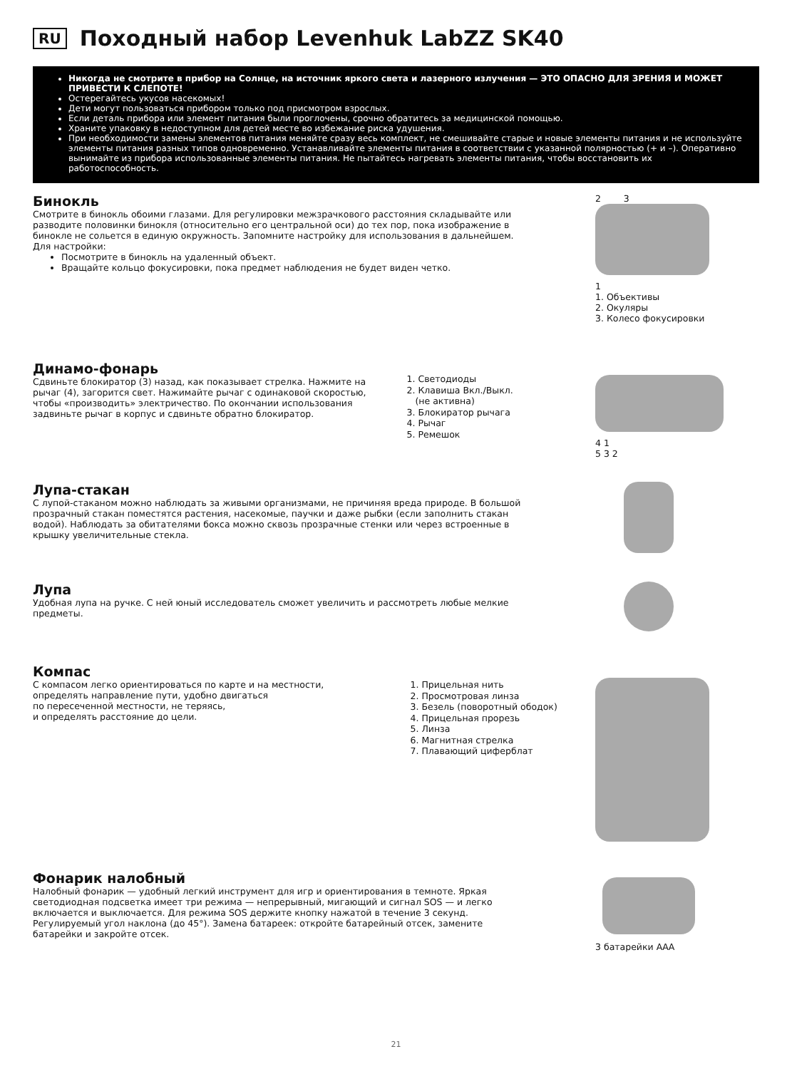RU Походный набор Levenhuk LabZZ SK40
Никогда не смотрите в прибор на Солнце, на источник яркого света и лазерного излучения — ЭТО ОПАСНО ДЛЯ ЗРЕНИЯ И МОЖЕТ ПРИВЕСТИ К СЛЕПОТЕ!
Остерегайтесь укусов насекомых!
Дети могут пользоваться прибором только под присмотром взрослых.
Если деталь прибора или элемент питания были проглочены, срочно обратитесь за медицинской помощью.
Храните упаковку в недоступном для детей месте во избежание риска удушения.
При необходимости замены элементов питания меняйте сразу весь комплект, не смешивайте старые и новые элементы питания и не используйте элементы питания разных типов одновременно. Устанавливайте элементы питания в соответствии с указанной полярностью (+ и –). Оперативно вынимайте из прибора использованные элементы питания. Не пытайтесь нагревать элементы питания, чтобы восстановить их работоспособность.
Бинокль
Смотрите в бинокль обоими глазами. Для регулировки межзрачкового расстояния складывайте или разводите половинки бинокля (относительно его центральной оси) до тех пор, пока изображение в бинокле не сольется в единую окружность. Запомните настройку для использования в дальнейшем.
Для настройки:
Посмотрите в бинокль на удаленный объект.
Вращайте кольцо фокусировки, пока предмет наблюдения не будет виден четко.
2 3
1
1. Объективы
2. Окуляры
3. Колесо фокусировки
Динамо-фонарь
Сдвиньте блокиратор (3) назад, как показывает стрелка. Нажмите на рычаг (4), загорится свет. Нажимайте рычаг с одинаковой скоростью, чтобы «производить» электричество. По окончании использования задвиньте рычаг в корпус и сдвиньте обратно блокиратор.
1. Светодиоды
2. Клавиша Вкл./Выкл.
(не активна)
3. Блокиратор рычага
4. Рычаг
5. Ремешок
4 1
5 3 2
Лупа-стакан
С лупой-стаканом можно наблюдать за живыми организмами, не причиняя вреда природе. В большой прозрачный стакан поместятся растения, насекомые, паучки и даже рыбки (если заполнить стакан водой). Наблюдать за обитателями бокса можно сквозь прозрачные стенки или через встроенные в крышку увеличительные стекла.
Лупа
Удобная лупа на ручке. С ней юный исследователь сможет увеличить и рассмотреть любые мелкие предметы.
Компас
С компасом легко ориентироваться по карте и на местности, определять направление пути, удобно двигаться
по пересеченной местности, не теряясь,
и определять расстояние до цели.
1. Прицельная нить
2. Просмотровая линза
3. Безель (поворотный ободок)
4. Прицельная прорезь
5. Линза
6. Магнитная стрелка
7. Плавающий циферблат
Фонарик налобный
Налобный фонарик — удобный легкий инструмент для игр и ориентирования в темноте. Яркая светодиодная подсветка имеет три режима — непрерывный, мигающий и сигнал SOS — и легко включается и выключается. Для режима SOS держите кнопку нажатой в течение 3 секунд. Регулируемый угол наклона (до 45°). Замена батареек: откройте батарейный отсек, замените батарейки и закройте отсек.
3 батарейки ААА
21